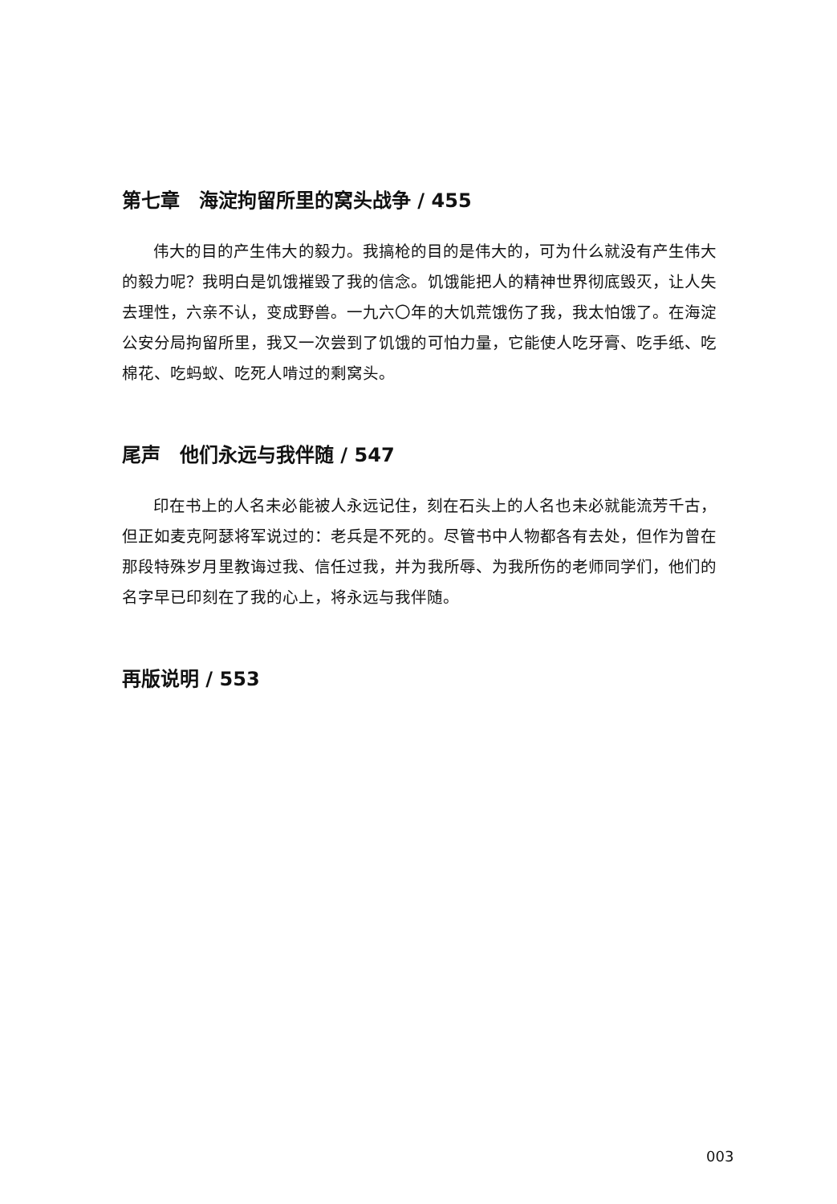第七章　海淀拘留所里的窝头战争 / 455
伟大的目的产生伟大的毅力。我搞枪的目的是伟大的，可为什么就没有产生伟大的毅力呢？我明白是饥饿摧毁了我的信念。饥饿能把人的精神世界彻底毁灭，让人失去理性，六亲不认，变成野兽。一九六〇年的大饥荒饿伤了我，我太怕饿了。在海淀公安分局拘留所里，我又一次尝到了饥饿的可怕力量，它能使人吃牙膏、吃手纸、吃棉花、吃蚂蚁、吃死人啃过的剩窝头。
尾声　他们永远与我伴随 / 547
印在书上的人名未必能被人永远记住，刻在石头上的人名也未必就能流芳千古，但正如麦克阿瑟将军说过的：老兵是不死的。尽管书中人物都各有去处，但作为曾在那段特殊岁月里教诲过我、信任过我，并为我所辱、为我所伤的老师同学们，他们的名字早已印刻在了我的心上，将永远与我伴随。
再版说明 / 553
003